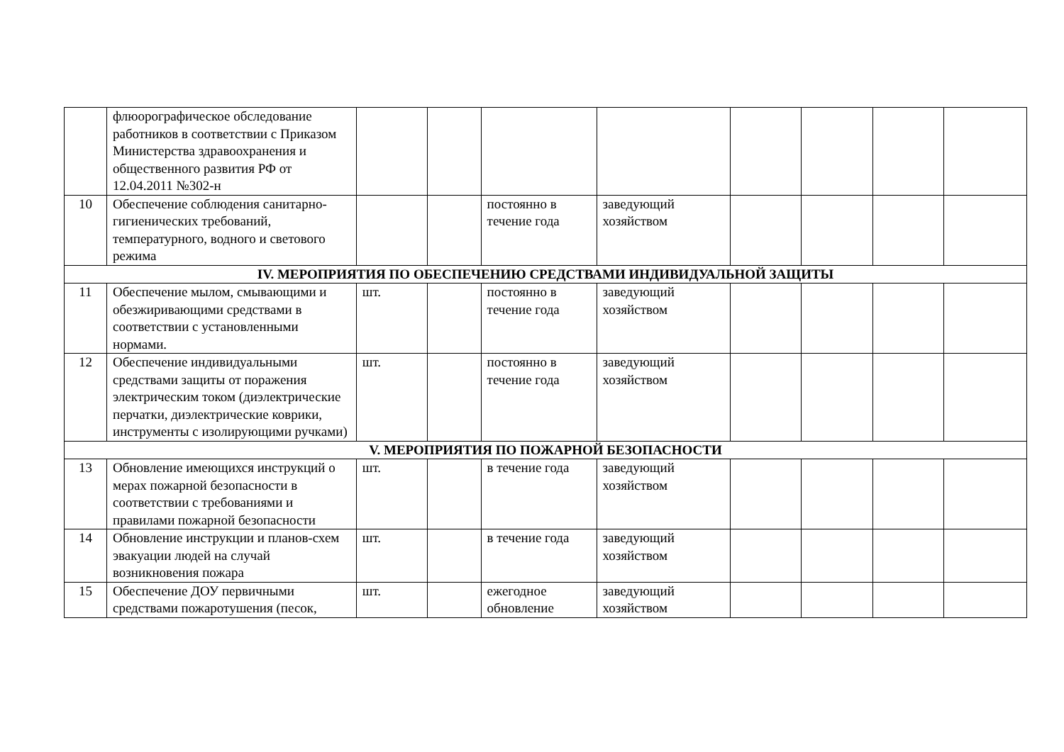| | флюорографическое обследование работников в соответствии с Приказом Министерства здравоохранения и общественного развития РФ от 12.04.2011 №302-н | | | | | | | | |
| 10 | Обеспечение соблюдения санитарно-гигиенических требований, температурного, водного и светового режима | | | постоянно в течение года | заведующий хозяйством | | | | |
| IV. МЕРОПРИЯТИЯ ПО ОБЕСПЕЧЕНИЮ СРЕДСТВАМИ ИНДИВИДУАЛЬНОЙ ЗАЩИТЫ | | | | | | | | | |
| 11 | Обеспечение мылом, смывающими и обезжиривающими средствами в соответствии с установленными нормами. | шт. | | постоянно в течение года | заведующий хозяйством | | | | |
| 12 | Обеспечение индивидуальными средствами защиты от поражения электрическим током (диэлектрические перчатки, диэлектрические коврики, инструменты с изолирующими ручками) | шт. | | постоянно в течение года | заведующий хозяйством | | | | |
| V. МЕРОПРИЯТИЯ ПО ПОЖАРНОЙ БЕЗОПАСНОСТИ | | | | | | | | | |
| 13 | Обновление имеющихся инструкций о мерах пожарной безопасности в соответствии с требованиями и правилами пожарной безопасности | шт. | | в течение года | заведующий хозяйством | | | | |
| 14 | Обновление инструкции и планов-схем эвакуации людей на случай возникновения пожара | шт. | | в течение года | заведующий хозяйством | | | | |
| 15 | Обеспечение ДОУ первичными средствами пожаротушения (песок, | шт. | | ежегодное обновление | заведующий хозяйством | | | | |